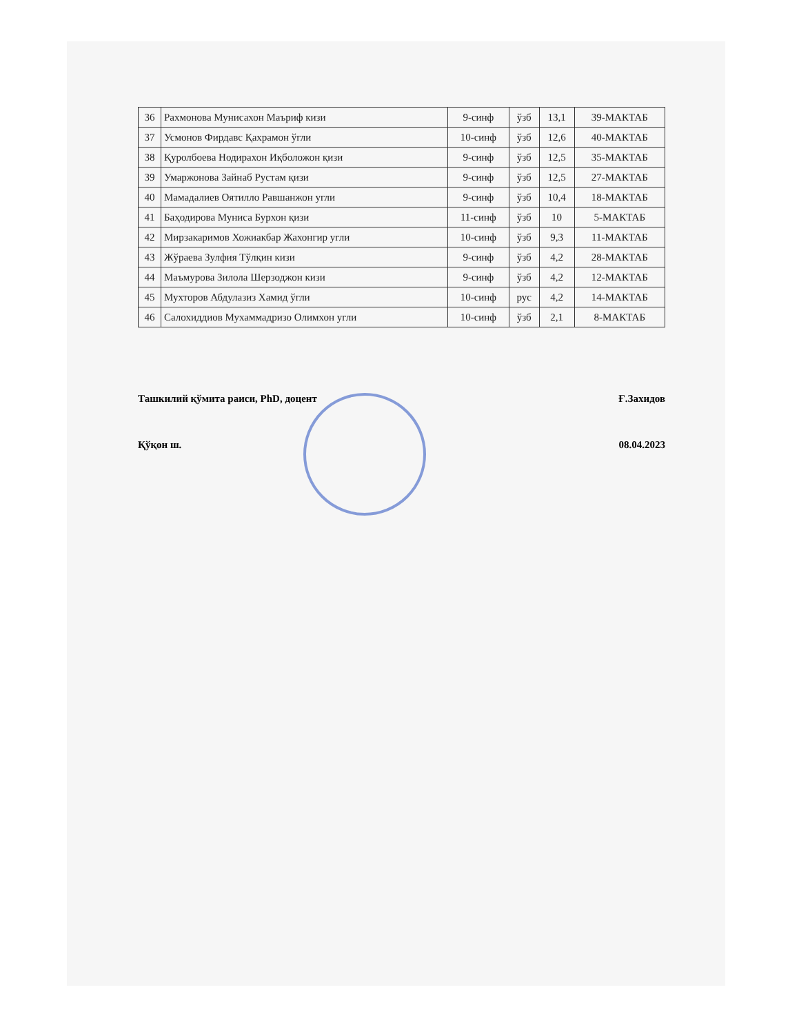| 36 | Рахмонова Мунисахон Маъриф кизи | 9-синф | ўзб | 13,1 | 39-МАКТАБ |
| 37 | Усмонов Фирдавс Қахрамон ўгли | 10-синф | ўзб | 12,6 | 40-МАКТАБ |
| 38 | Қуролбоева Нодирахон Иқболожон қизи | 9-синф | ўзб | 12,5 | 35-МАКТАБ |
| 39 | Умаржонова Зайнаб Рустам қизи | 9-синф | ўзб | 12,5 | 27-МАКТАБ |
| 40 | Мамадалиев Оятилло Равшанжон угли | 9-синф | ўзб | 10,4 | 18-МАКТАБ |
| 41 | Баҳодирова Муниса Бурхон қизи | 11-синф | ўзб | 10 | 5-МАКТАБ |
| 42 | Мирзакаримов Хожиакбар Жахонгир угли | 10-синф | ўзб | 9,3 | 11-МАКТАБ |
| 43 | Жўраева Зулфия Тўлқин кизи | 9-синф | ўзб | 4,2 | 28-МАКТАБ |
| 44 | Маъмурова Зилола Шерзоджон кизи | 9-синф | ўзб | 4,2 | 12-МАКТАБ |
| 45 | Мухторов Абдулазиз Хамид ўгли | 10-синф | рус | 4,2 | 14-МАКТАБ |
| 46 | Салохиддиов Мухаммадризо Олимхон угли | 10-синф | ўзб | 2,1 | 8-МАКТАБ |
Ташкилий қўмита раиси, PhD, доцент Ғ.Захидов
Қўқон ш. 08.04.2023